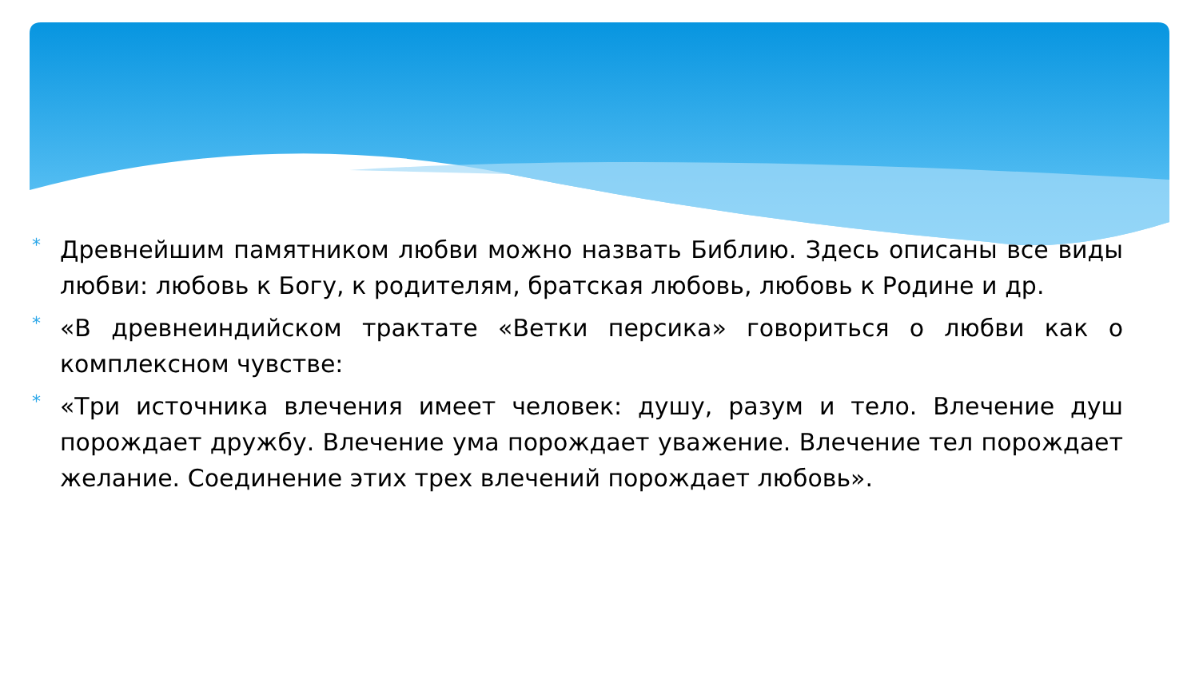* Древнейшим памятником любви можно назвать Библию. Здесь описаны все виды любви: любовь к Богу, к родителям, братская любовь, любовь к Родине и др.
* «В древнеиндийском трактате «Ветки персика» говориться о любви как о комплексном чувстве:
* «Три источника влечения имеет человек: душу, разум и тело. Влечение душ порождает дружбу. Влечение ума порождает уважение. Влечение тел порождает желание. Соединение этих трех влечений порождает любовь».